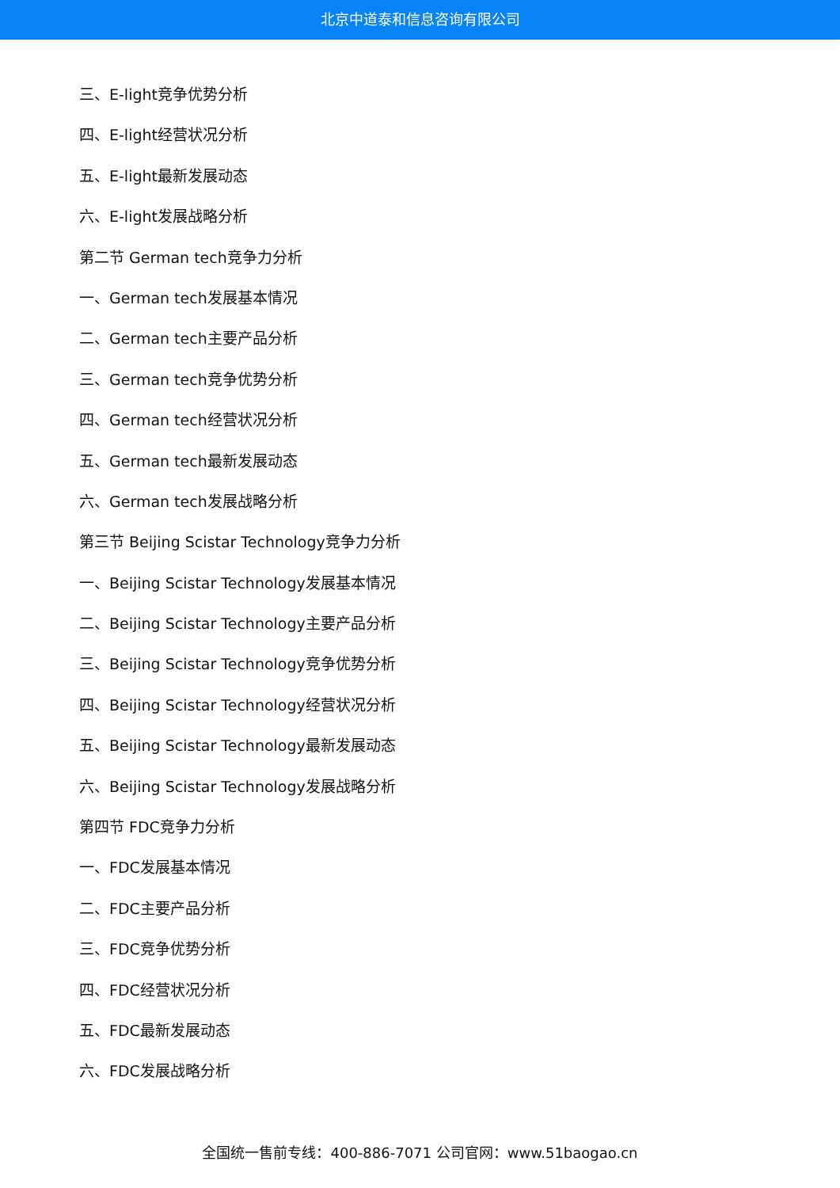北京中道泰和信息咨询有限公司
三、E-light竞争优势分析
四、E-light经营状况分析
五、E-light最新发展动态
六、E-light发展战略分析
第二节 German tech竞争力分析
一、German tech发展基本情况
二、German tech主要产品分析
三、German tech竞争优势分析
四、German tech经营状况分析
五、German tech最新发展动态
六、German tech发展战略分析
第三节 Beijing Scistar Technology竞争力分析
一、Beijing Scistar Technology发展基本情况
二、Beijing Scistar Technology主要产品分析
三、Beijing Scistar Technology竞争优势分析
四、Beijing Scistar Technology经营状况分析
五、Beijing Scistar Technology最新发展动态
六、Beijing Scistar Technology发展战略分析
第四节 FDC竞争力分析
一、FDC发展基本情况
二、FDC主要产品分析
三、FDC竞争优势分析
四、FDC经营状况分析
五、FDC最新发展动态
六、FDC发展战略分析
全国统一售前专线：400-886-7071 公司官网：www.51baogao.cn